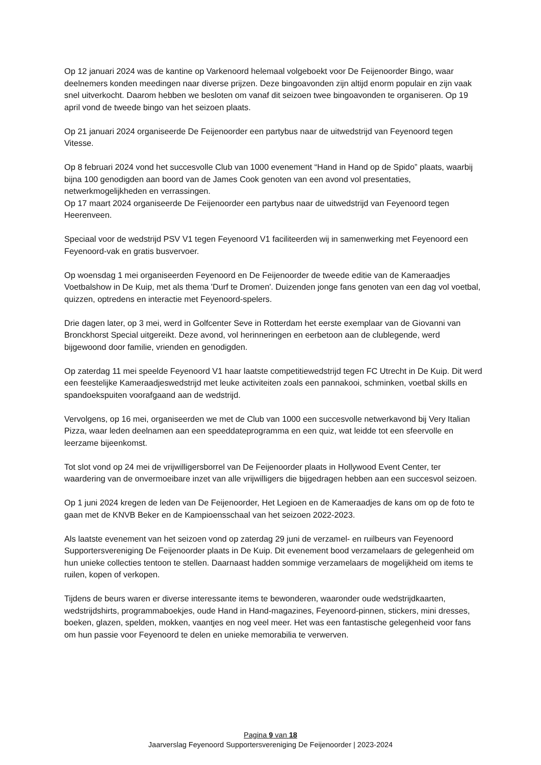Op 12 januari 2024 was de kantine op Varkenoord helemaal volgeboekt voor De Feijenoorder Bingo, waar deelnemers konden meedingen naar diverse prijzen. Deze bingoavonden zijn altijd enorm populair en zijn vaak snel uitverkocht. Daarom hebben we besloten om vanaf dit seizoen twee bingoavonden te organiseren. Op 19 april vond de tweede bingo van het seizoen plaats.
Op 21 januari 2024 organiseerde De Feijenoorder een partybus naar de uitwedstrijd van Feyenoord tegen Vitesse.
Op 8 februari 2024 vond het succesvolle Club van 1000 evenement “Hand in Hand op de Spido” plaats, waarbij bijna 100 genodigden aan boord van de James Cook genoten van een avond vol presentaties, netwerkmogelijkheden en verrassingen.
Op 17 maart 2024 organiseerde De Feijenoorder een partybus naar de uitwedstrijd van Feyenoord tegen Heerenveen.
Speciaal voor de wedstrijd PSV V1 tegen Feyenoord V1 faciliteerden wij in samenwerking met Feyenoord een Feyenoord-vak en gratis busvervoer.
Op woensdag 1 mei organiseerden Feyenoord en De Feijenoorder de tweede editie van de Kameraadjes Voetbalshow in De Kuip, met als thema 'Durf te Dromen'. Duizenden jonge fans genoten van een dag vol voetbal, quizzen, optredens en interactie met Feyenoord-spelers.
Drie dagen later, op 3 mei, werd in Golfcenter Seve in Rotterdam het eerste exemplaar van de Giovanni van Bronckhorst Special uitgereikt. Deze avond, vol herinneringen en eerbetoon aan de clublegende, werd bijgewoond door familie, vrienden en genodigden.
Op zaterdag 11 mei speelde Feyenoord V1 haar laatste competitiewedstrijd tegen FC Utrecht in De Kuip. Dit werd een feestelijke Kameraadjeswedstrijd met leuke activiteiten zoals een pannakooi, schminken, voetbal skills en spandoekspuiten voorafgaand aan de wedstrijd.
Vervolgens, op 16 mei, organiseerden we met de Club van 1000 een succesvolle netwerkavond bij Very Italian Pizza, waar leden deelnamen aan een speeddateprogramma en een quiz, wat leidde tot een sfeervolle en leerzame bijeenkomst.
Tot slot vond op 24 mei de vrijwilligersborrel van De Feijenoorder plaats in Hollywood Event Center, ter waardering van de onvermoeibare inzet van alle vrijwilligers die bijgedragen hebben aan een succesvol seizoen.
Op 1 juni 2024 kregen de leden van De Feijenoorder, Het Legioen en de Kameraadjes de kans om op de foto te gaan met de KNVB Beker en de Kampioensschaal van het seizoen 2022-2023.
Als laatste evenement van het seizoen vond op zaterdag 29 juni de verzamel- en ruilbeurs van Feyenoord Supportersvereniging De Feijenoorder plaats in De Kuip. Dit evenement bood verzamelaars de gelegenheid om hun unieke collecties tentoon te stellen. Daarnaast hadden sommige verzamelaars de mogelijkheid om items te ruilen, kopen of verkopen.
Tijdens de beurs waren er diverse interessante items te bewonderen, waaronder oude wedstrijdkaarten, wedstrijdshirts, programmaboekjes, oude Hand in Hand-magazines, Feyenoord-pinnen, stickers, mini dresses, boeken, glazen, spelden, mokken, vaantjes en nog veel meer. Het was een fantastische gelegenheid voor fans om hun passie voor Feyenoord te delen en unieke memorabilia te verwerven.
Pagina 9 van 18
Jaarverslag Feyenoord Supportersvereniging De Feijenoorder | 2023-2024